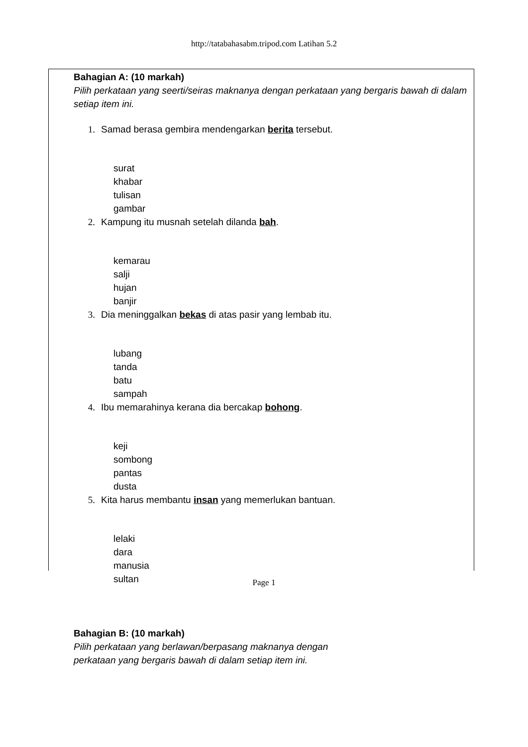http://tatabahasabm.tripod.com Latihan 5.2
Bahagian A: (10 markah)
Pilih perkataan yang seerti/seiras maknanya dengan perkataan yang bergaris bawah di dalam setiap item ini.
1. Samad berasa gembira mendengarkan berita tersebut.
surat
khabar
tulisan
gambar
2. Kampung itu musnah setelah dilanda bah.
kemarau
salji
hujan
banjir
3. Dia meninggalkan bekas di atas pasir yang lembab itu.
lubang
tanda
batu
sampah
4. Ibu memarahinya kerana dia bercakap bohong.
keji
sombong
pantas
dusta
5. Kita harus membantu insan yang memerlukan bantuan.
lelaki
dara
manusia
sultan
Bahagian B: (10 markah)
Pilih perkataan yang berlawan/berpasang maknanya dengan
perkataan yang bergaris bawah di dalam setiap item ini.
Page 1